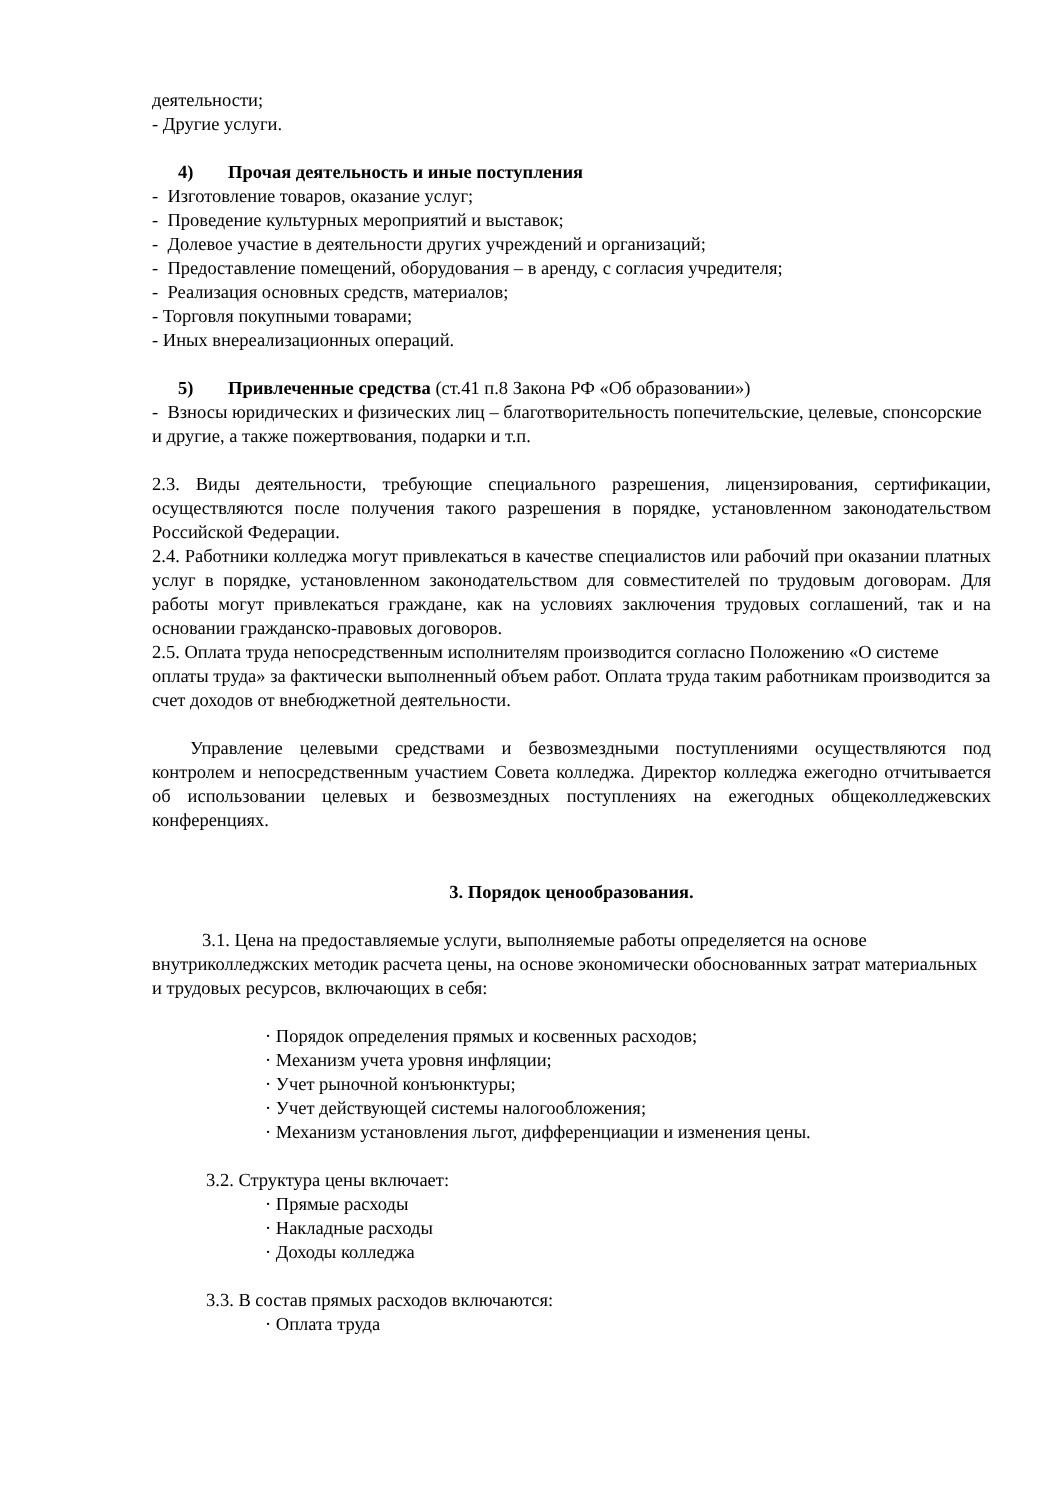деятельности;
- Другие услуги.
4) Прочая деятельность и иные поступления
- Изготовление товаров, оказание услуг;
- Проведение культурных мероприятий и выставок;
- Долевое участие в деятельности других учреждений и организаций;
- Предоставление помещений, оборудования – в аренду, с согласия учредителя;
- Реализация основных средств, материалов;
- Торговля покупными товарами;
- Иных внереализационных операций.
5) Привлеченные средства (ст.41 п.8 Закона РФ «Об образовании»)
- Взносы юридических и физических лиц – благотворительность попечительские, целевые, спонсорские и другие, а также пожертвования, подарки и т.п.
2.3. Виды деятельности, требующие специального разрешения, лицензирования, сертификации, осуществляются после получения такого разрешения в порядке, установленном законодательством Российской Федерации.
2.4. Работники колледжа могут привлекаться в качестве специалистов или рабочий при оказании платных услуг в порядке, установленном законодательством для совместителей по трудовым договорам. Для работы могут привлекаться граждане, как на условиях заключения трудовых соглашений, так и на основании гражданско-правовых договоров.
2.5. Оплата труда непосредственным исполнителям производится согласно Положению «О системе оплаты труда» за фактически выполненный объем работ. Оплата труда таким работникам производится за счет доходов от внебюджетной деятельности.
Управление целевыми средствами и безвозмездными поступлениями осуществляются под контролем и непосредственным участием Совета колледжа. Директор колледжа ежегодно отчитывается об использовании целевых и безвозмездных поступлениях на ежегодных общеколледжевских конференциях.
3. Порядок ценообразования.
3.1. Цена на предоставляемые услуги, выполняемые работы определяется на основе внутриколледжских методик расчета цены, на основе экономически обоснованных затрат материальных и трудовых ресурсов, включающих в себя:
· Порядок определения прямых и косвенных расходов;
· Механизм учета уровня инфляции;
· Учет рыночной конъюнктуры;
· Учет действующей системы налогообложения;
· Механизм установления льгот, дифференциации и изменения цены.
3.2. Структура цены включает:
· Прямые расходы
· Накладные расходы
· Доходы колледжа
3.3. В состав прямых расходов включаются:
· Оплата труда